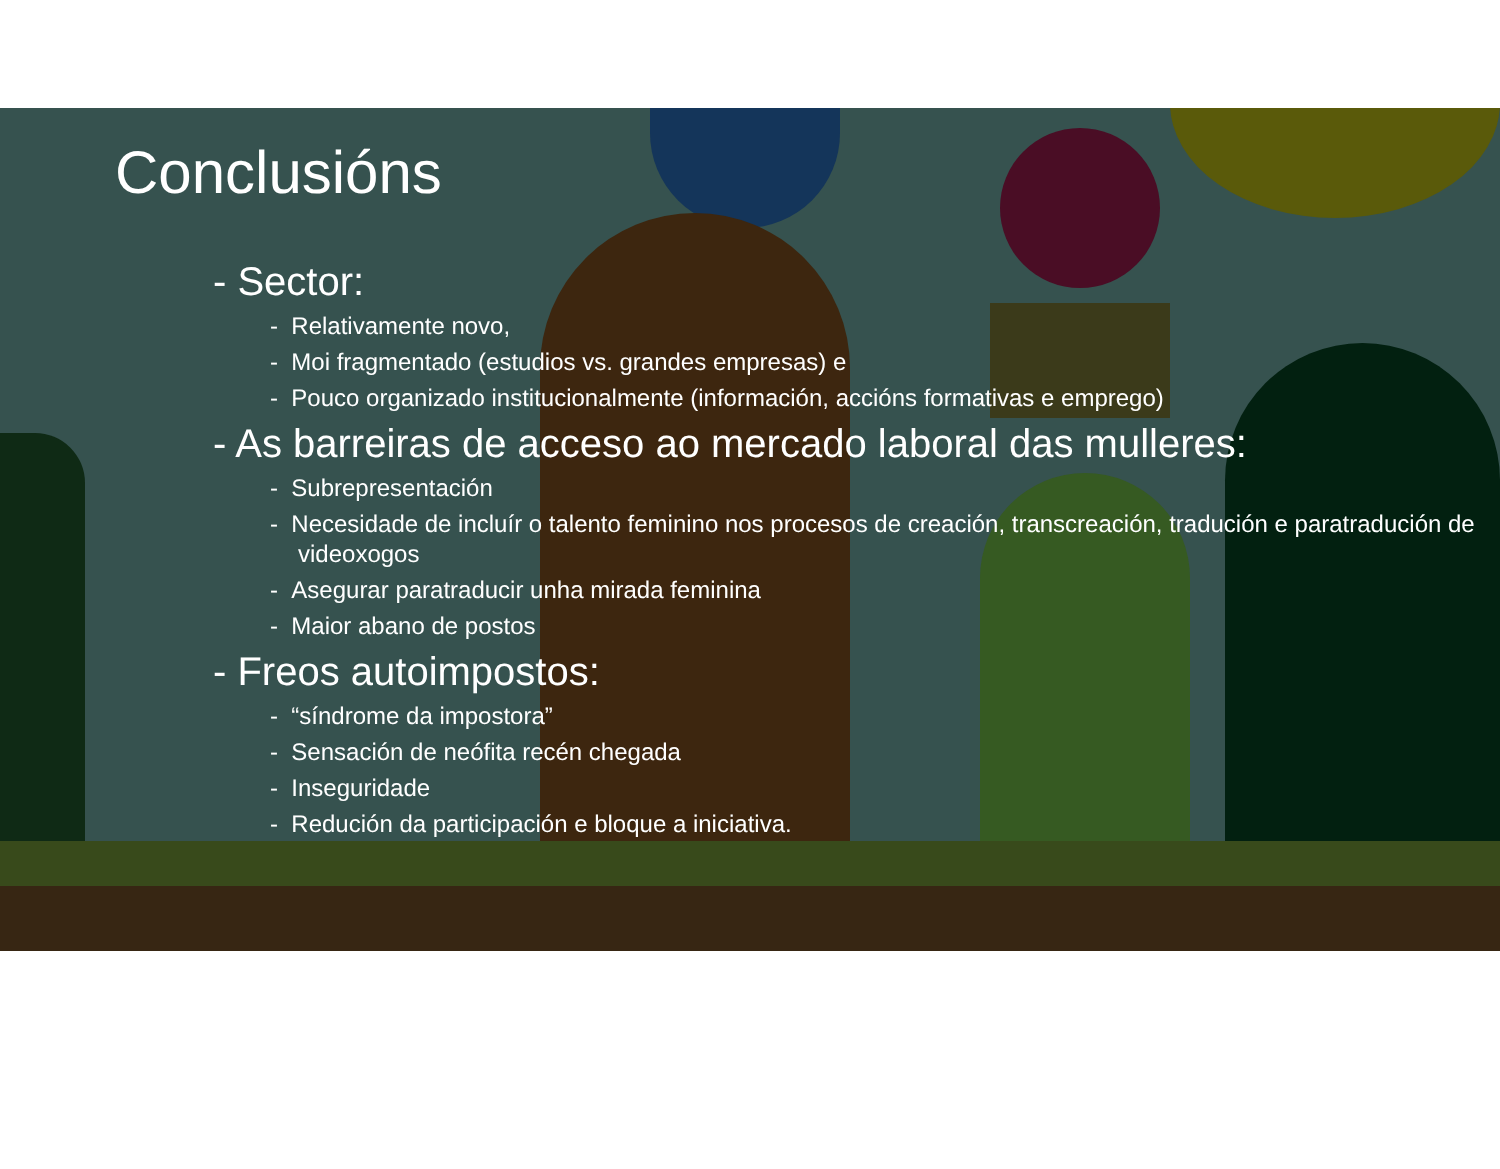Conclusións
- Sector:
- Relativamente novo,
- Moi fragmentado (estudios vs. grandes empresas) e
- Pouco organizado institucionalmente (información, accións formativas e emprego)
- As barreiras de acceso ao mercado laboral das mulleres:
- Subrepresentación
- Necesidade de incluír o talento feminino nos procesos de creación, transcreación, tradución e paratradución de videoxogos
- Asegurar paratraducir unha mirada feminina
- Maior abano de postos
- Freos autoimpostos:
- “síndrome da impostora”
- Sensación de neófita recén chegada
- Inseguridade
- Redución da participación e bloque a iniciativa.